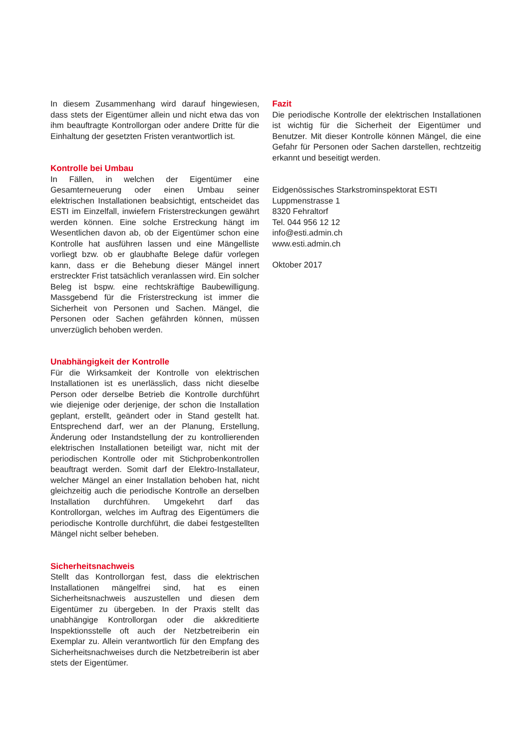In diesem Zusammenhang wird darauf hingewiesen, dass stets der Eigentümer allein und nicht etwa das von ihm beauftragte Kontrollorgan oder andere Dritte für die Einhaltung der gesetzten Fristen verantwortlich ist.
Kontrolle bei Umbau
In Fällen, in welchen der Eigentümer eine Gesamterneuerung oder einen Umbau seiner elektrischen Installationen beabsichtigt, entscheidet das ESTI im Einzelfall, inwiefern Fristerstreckungen gewährt werden können. Eine solche Erstreckung hängt im Wesentlichen davon ab, ob der Eigentümer schon eine Kontrolle hat ausführen lassen und eine Mängelliste vorliegt bzw. ob er glaubhafte Belege dafür vorlegen kann, dass er die Behebung dieser Mängel innert erstreckter Frist tatsächlich veranlassen wird. Ein solcher Beleg ist bspw. eine rechtskräftige Baubewilligung. Massgebend für die Fristerstreckung ist immer die Sicherheit von Personen und Sachen. Mängel, die Personen oder Sachen gefährden können, müssen unverzüglich behoben werden.
Unabhängigkeit der Kontrolle
Für die Wirksamkeit der Kontrolle von elektrischen Installationen ist es unerlässlich, dass nicht dieselbe Person oder derselbe Betrieb die Kontrolle durchführt wie diejenige oder derjenige, der schon die Installation geplant, erstellt, geändert oder in Stand gestellt hat. Entsprechend darf, wer an der Planung, Erstellung, Änderung oder Instandstellung der zu kontrollierenden elektrischen Installationen beteiligt war, nicht mit der periodischen Kontrolle oder mit Stichprobenkontrollen beauftragt werden. Somit darf der Elektro-Installateur, welcher Mängel an einer Installation behoben hat, nicht gleichzeitig auch die periodische Kontrolle an derselben Installation durchführen. Umgekehrt darf das Kontrollorgan, welches im Auftrag des Eigentümers die periodische Kontrolle durchführt, die dabei festgestellten Mängel nicht selber beheben.
Sicherheitsnachweis
Stellt das Kontrollorgan fest, dass die elektrischen Installationen mängelfrei sind, hat es einen Sicherheitsnachweis auszustellen und diesen dem Eigentümer zu übergeben. In der Praxis stellt das unabhängige Kontrollorgan oder die akkreditierte Inspektionsstelle oft auch der Netzbetreiberin ein Exemplar zu. Allein verantwortlich für den Empfang des Sicherheitsnachweises durch die Netzbetreiberin ist aber stets der Eigentümer.
Fazit
Die periodische Kontrolle der elektrischen Installationen ist wichtig für die Sicherheit der Eigentümer und Benutzer. Mit dieser Kontrolle können Mängel, die eine Gefahr für Personen oder Sachen darstellen, rechtzeitig erkannt und beseitigt werden.
Eidgenössisches Starkstrominspektorat ESTI
Luppmenstrasse 1
8320 Fehraltorf
Tel. 044 956 12 12
info@esti.admin.ch
www.esti.admin.ch
Oktober 2017